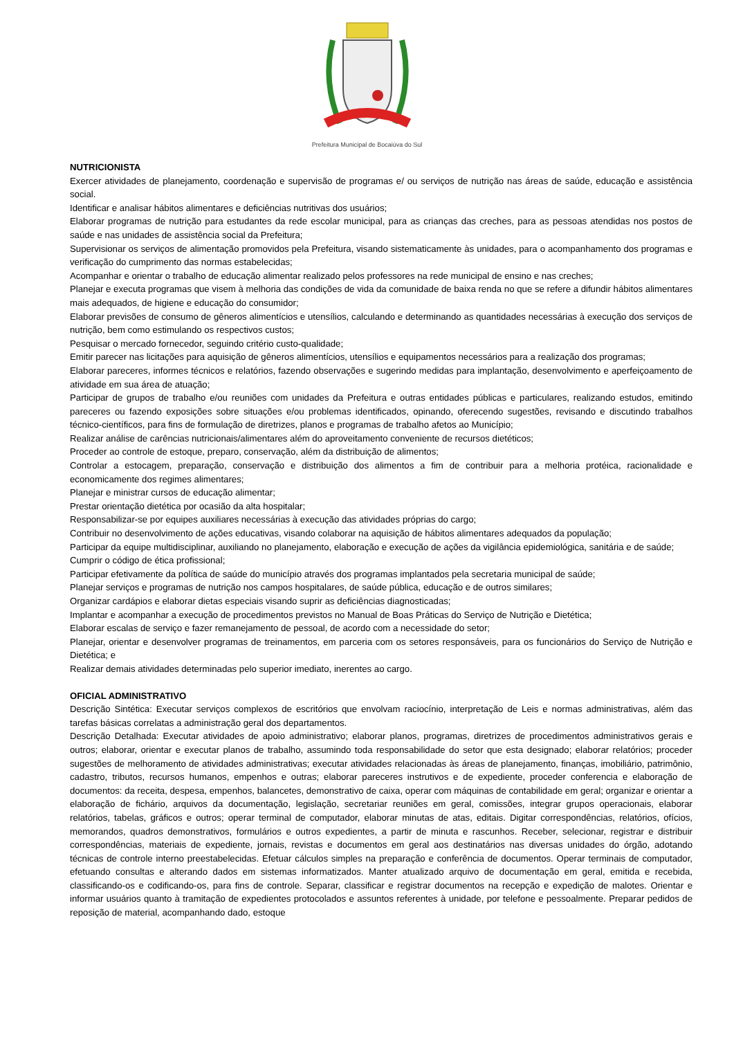Prefeitura Municipal de Bocaiúva do Sul
NUTRICIONISTA
Exercer atividades de planejamento, coordenação e supervisão de programas e/ ou serviços de nutrição nas áreas de saúde, educação e assistência social.
Identificar e analisar hábitos alimentares e deficiências nutritivas dos usuários;
Elaborar programas de nutrição para estudantes da rede escolar municipal, para as crianças das creches, para as pessoas atendidas nos postos de saúde e nas unidades de assistência social da Prefeitura;
Supervisionar os serviços de alimentação promovidos pela Prefeitura, visando sistematicamente às unidades, para o acompanhamento dos programas e verificação do cumprimento das normas estabelecidas;
Acompanhar e orientar o trabalho de educação alimentar realizado pelos professores na rede municipal de ensino e nas creches;
Planejar e executa programas que visem à melhoria das condições de vida da comunidade de baixa renda no que se refere a difundir hábitos alimentares mais adequados, de higiene e educação do consumidor;
Elaborar previsões de consumo de gêneros alimentícios e utensílios, calculando e determinando as quantidades necessárias à execução dos serviços de nutrição, bem como estimulando os respectivos custos;
Pesquisar o mercado fornecedor, seguindo critério custo-qualidade;
Emitir parecer nas licitações para aquisição de gêneros alimentícios, utensílios e equipamentos necessários para a realização dos programas;
Elaborar pareceres, informes técnicos e relatórios, fazendo observações e sugerindo medidas para implantação, desenvolvimento e aperfeiçoamento de atividade em sua área de atuação;
Participar de grupos de trabalho e/ou reuniões com unidades da Prefeitura e outras entidades públicas e particulares, realizando estudos, emitindo pareceres ou fazendo exposições sobre situações e/ou problemas identificados, opinando, oferecendo sugestões, revisando e discutindo trabalhos técnico-científicos, para fins de formulação de diretrizes, planos e programas de trabalho afetos ao Município;
Realizar análise de carências nutricionais/alimentares além do aproveitamento conveniente de recursos dietéticos;
Proceder ao controle de estoque, preparo, conservação, além da distribuição de alimentos;
Controlar a estocagem, preparação, conservação e distribuição dos alimentos a fim de contribuir para a melhoria protéica, racionalidade e economicamente dos regimes alimentares;
Planejar e ministrar cursos de educação alimentar;
Prestar orientação dietética por ocasião da alta hospitalar;
Responsabilizar-se por equipes auxiliares necessárias à execução das atividades próprias do cargo;
Contribuir no desenvolvimento de ações educativas, visando colaborar na aquisição de hábitos alimentares adequados da população;
Participar da equipe multidisciplinar, auxiliando no planejamento, elaboração e execução de ações da vigilância epidemiológica, sanitária e de saúde;
Cumprir o código de ética profissional;
Participar efetivamente da política de saúde do município através dos programas implantados pela secretaria municipal de saúde;
Planejar serviços e programas de nutrição nos campos hospitalares, de saúde pública, educação e de outros similares;
Organizar cardápios e elaborar dietas especiais visando suprir as deficiências diagnosticadas;
Implantar e acompanhar a execução de procedimentos previstos no Manual de Boas Práticas do Serviço de Nutrição e Dietética;
Elaborar escalas de serviço e fazer remanejamento de pessoal, de acordo com a necessidade do setor;
Planejar, orientar e desenvolver programas de treinamentos, em parceria com os setores responsáveis, para os funcionários do Serviço de Nutrição e Dietética; e
Realizar demais atividades determinadas pelo superior imediato, inerentes ao cargo.
OFICIAL ADMINISTRATIVO
Descrição Sintética: Executar serviços complexos de escritórios que envolvam raciocínio, interpretação de Leis e normas administrativas, além das tarefas básicas correlatas a administração geral dos departamentos.
Descrição Detalhada: Executar atividades de apoio administrativo; elaborar planos, programas, diretrizes de procedimentos administrativos gerais e outros; elaborar, orientar e executar planos de trabalho, assumindo toda responsabilidade do setor que esta designado; elaborar relatórios; proceder sugestões de melhoramento de atividades administrativas; executar atividades relacionadas às áreas de planejamento, finanças, imobiliário, patrimônio, cadastro, tributos, recursos humanos, empenhos e outras; elaborar pareceres instrutivos e de expediente, proceder conferencia e elaboração de documentos: da receita, despesa, empenhos, balancetes, demonstrativo de caixa, operar com máquinas de contabilidade em geral; organizar e orientar a elaboração de fichário, arquivos da documentação, legislação, secretariar reuniões em geral, comissões, integrar grupos operacionais, elaborar relatórios, tabelas, gráficos e outros; operar terminal de computador, elaborar minutas de atas, editais. Digitar correspondências, relatórios, ofícios, memorandos, quadros demonstrativos, formulários e outros expedientes, a partir de minuta e rascunhos. Receber, selecionar, registrar e distribuir correspondências, materiais de expediente, jornais, revistas e documentos em geral aos destinatários nas diversas unidades do órgão, adotando técnicas de controle interno preestabelecidas. Efetuar cálculos simples na preparação e conferência de documentos. Operar terminais de computador, efetuando consultas e alterando dados em sistemas informatizados. Manter atualizado arquivo de documentação em geral, emitida e recebida, classificando-os e codificando-os, para fins de controle. Separar, classificar e registrar documentos na recepção e expedição de malotes. Orientar e informar usuários quanto à tramitação de expedientes protocolados e assuntos referentes à unidade, por telefone e pessoalmente. Preparar pedidos de reposição de material, acompanhando dado, estoque